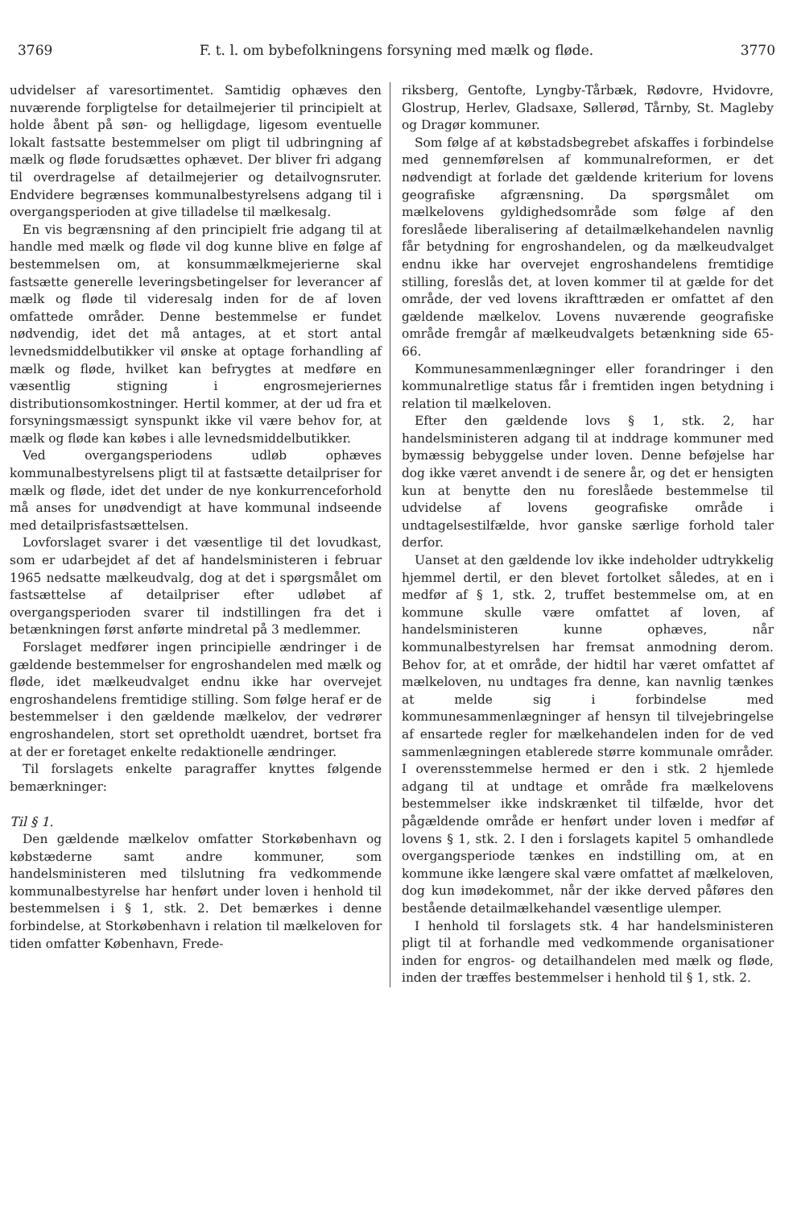3769 F. t. l. om bybefolkningens forsyning med mælk og fløde. 3770
udvidelser af varesortimentet. Samtidig ophæves den nuværende forpligtelse for detailmejerier til principielt at holde åbent på søn- og helligdage, ligesom eventuelle lokalt fastsatte bestemmelser om pligt til udbringning af mælk og fløde forudsættes ophævet. Der bliver fri adgang til overdragelse af detailmejerier og detailvognsruter. Endvidere begrænses kommunalbestyrelsens adgang til i overgangsperioden at give tilladelse til mælkesalg.
En vis begrænsning af den principielt frie adgang til at handle med mælk og fløde vil dog kunne blive en følge af bestemmelsen om, at konsummælkmejerierne skal fastsætte generelle leveringsbetingelser for leverancer af mælk og fløde til videresalg inden for de af loven omfattede områder. Denne bestemmelse er fundet nødvendig, idet det må antages, at et stort antal levnedsmiddelbutikker vil ønske at optage forhandling af mælk og fløde, hvilket kan befrygtes at medføre en væsentlig stigning i engrosmejeriernes distributionsomkostninger. Hertil kommer, at der ud fra et forsyningsmæssigt synspunkt ikke vil være behov for, at mælk og fløde kan købes i alle levnedsmiddelbutikker.
Ved overgangsperiodens udløb ophæves kommunalbestyrelsens pligt til at fastsætte detailpriser for mælk og fløde, idet det under de nye konkurrenceforhold må anses for unødvendigt at have kommunal indseende med detailprisfastsættelsen.
Lovforslaget svarer i det væsentlige til det lovudkast, som er udarbejdet af det af handelsministeren i februar 1965 nedsatte mælkeudvalg, dog at det i spørgsmålet om fastsættelse af detailpriser efter udløbet af overgangsperioden svarer til indstillingen fra det i betænkningen først anførte mindretal på 3 medlemmer.
Forslaget medfører ingen principielle ændringer i de gældende bestemmelser for engroshandelen med mælk og fløde, idet mælkeudvalget endnu ikke har overvejet engroshandelens fremtidige stilling. Som følge heraf er de bestemmelser i den gældende mælkelov, der vedrører engroshandelen, stort set opretholdt uændret, bortset fra at der er foretaget enkelte redaktionelle ændringer.
Til forslagets enkelte paragraffer knyttes følgende bemærkninger:
Til § 1.
Den gældende mælkelov omfatter Storkøbenhavn og købstæderne samt andre kommuner, som handelsministeren med tilslutning fra vedkommende kommunalbestyrelse har henført under loven i henhold til bestemmelsen i § 1, stk. 2. Det bemærkes i denne forbindelse, at Storkøbenhavn i relation til mælkeloven for tiden omfatter København, Frede-
riksberg, Gentofte, Lyngby-Tårbæk, Rødovre, Hvidovre, Glostrup, Herlev, Gladsaxe, Søllerød, Tårnby, St. Magleby og Dragør kommuner.
Som følge af at købstadsbegrebet afskaffes i forbindelse med gennemførelsen af kommunalreformen, er det nødvendigt at forlade det gældende kriterium for lovens geografiske afgrænsning. Da spørgsmålet om mælkelovens gyldighedsområde som følge af den foreslåede liberalisering af detailmælkehandelen navnlig får betydning for engroshandelen, og da mælkeudvalget endnu ikke har overvejet engroshandelens fremtidige stilling, foreslås det, at loven kommer til at gælde for det område, der ved lovens ikrafttræden er omfattet af den gældende mælkelov. Lovens nuværende geografiske område fremgår af mælkeudvalgets betænkning side 65-66.
Kommunesammenlægninger eller forandringer i den kommunalretlige status får i fremtiden ingen betydning i relation til mælkeloven.
Efter den gældende lovs § 1, stk. 2, har handelsministeren adgang til at inddrage kommuner med bymæssig bebyggelse under loven. Denne beføjelse har dog ikke været anvendt i de senere år, og det er hensigten kun at benytte den nu foreslåede bestemmelse til udvidelse af lovens geografiske område i undtagelsestilfælde, hvor ganske særlige forhold taler derfor.
Uanset at den gældende lov ikke indeholder udtrykkelig hjemmel dertil, er den blevet fortolket således, at en i medfør af § 1, stk. 2, truffet bestemmelse om, at en kommune skulle være omfattet af loven, af handelsministeren kunne ophæves, når kommunalbestyrelsen har fremsat anmodning derom. Behov for, at et område, der hidtil har været omfattet af mælkeloven, nu undtages fra denne, kan navnlig tænkes at melde sig i forbindelse med kommunesammenlægninger af hensyn til tilvejebringelse af ensartede regler for mælkehandelen inden for de ved sammenlægningen etablerede større kommunale områder. I overensstemmelse hermed er den i stk. 2 hjemlede adgang til at undtage et område fra mælkelovens bestemmelser ikke indskrænket til tilfælde, hvor det pågældende område er henført under loven i medfør af lovens § 1, stk. 2. I den i forslagets kapitel 5 omhandlede overgangsperiode tænkes en indstilling om, at en kommune ikke længere skal være omfattet af mælkeloven, dog kun imødekommet, når der ikke derved påføres den bestående detailmælkehandel væsentlige ulemper.
I henhold til forslagets stk. 4 har handelsministeren pligt til at forhandle med vedkommende organisationer inden for engros- og detailhandelen med mælk og fløde, inden der træffes bestemmelser i henhold til § 1, stk. 2.